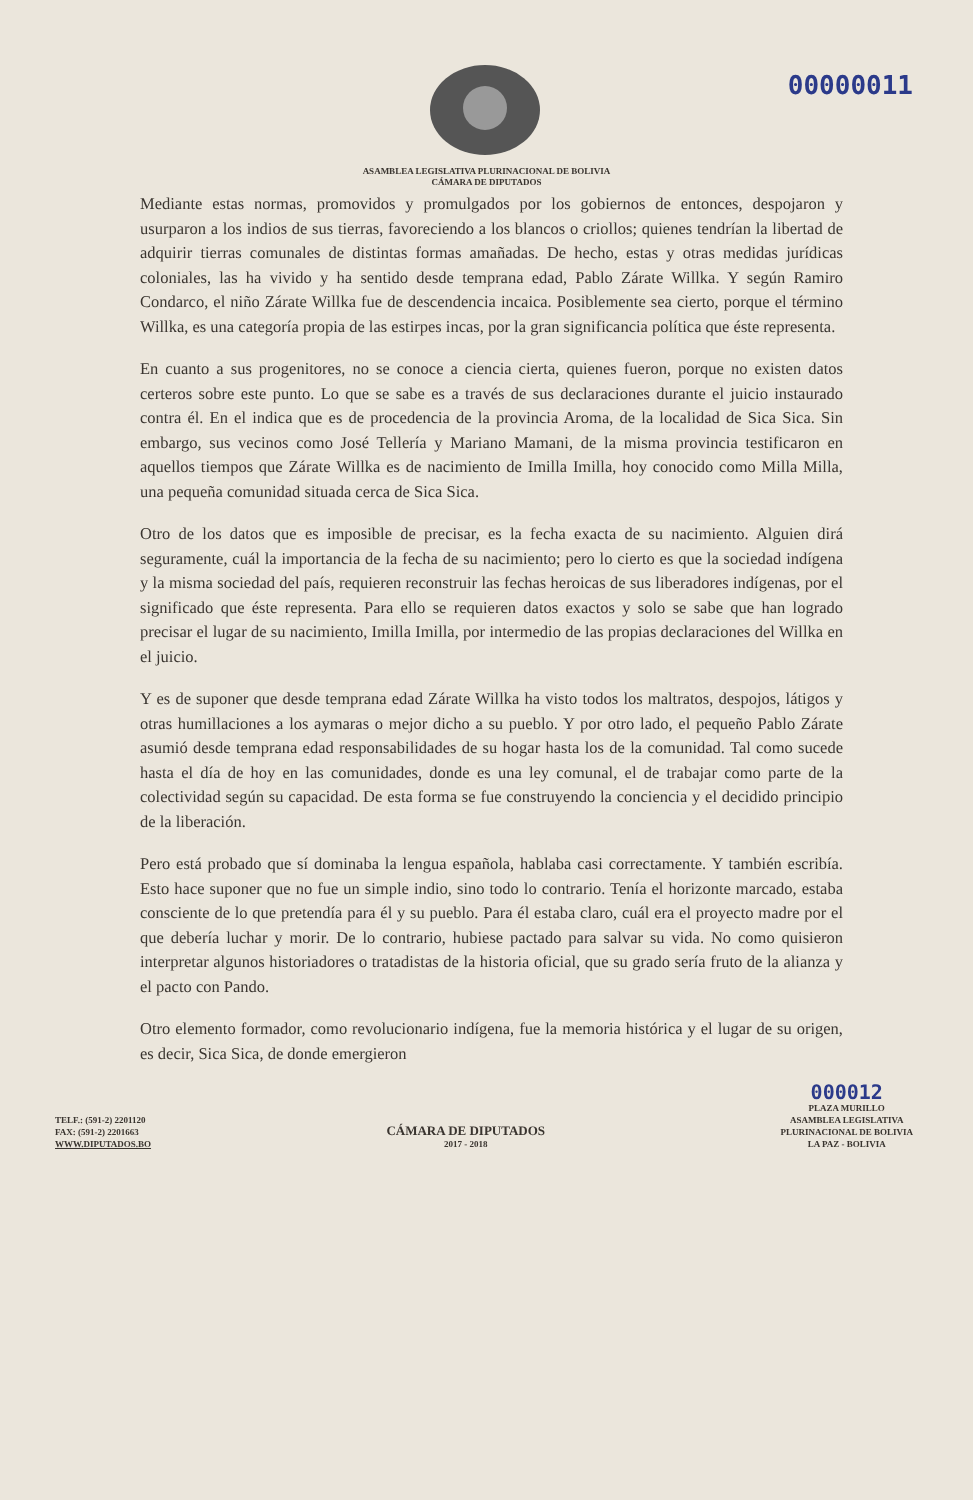00000011
ASAMBLEA LEGISLATIVA PLURINACIONAL DE BOLIVIA
CÁMARA DE DIPUTADOS
Mediante estas normas, promovidos y promulgados por los gobiernos de entonces, despojaron y usurparon a los indios de sus tierras, favoreciendo a los blancos o criollos; quienes tendrían la libertad de adquirir tierras comunales de distintas formas amañadas. De hecho, estas y otras medidas jurídicas coloniales, las ha vivido y ha sentido desde temprana edad, Pablo Zárate Willka. Y según Ramiro Condarco, el niño Zárate Willka fue de descendencia incaica. Posiblemente sea cierto, porque el término Willka, es una categoría propia de las estirpes incas, por la gran significancia política que éste representa.
En cuanto a sus progenitores, no se conoce a ciencia cierta, quienes fueron, porque no existen datos certeros sobre este punto. Lo que se sabe es a través de sus declaraciones durante el juicio instaurado contra él. En el indica que es de procedencia de la provincia Aroma, de la localidad de Sica Sica. Sin embargo, sus vecinos como José Tellería y Mariano Mamani, de la misma provincia testificaron en aquellos tiempos que Zárate Willka es de nacimiento de Imilla Imilla, hoy conocido como Milla Milla, una pequeña comunidad situada cerca de Sica Sica.
Otro de los datos que es imposible de precisar, es la fecha exacta de su nacimiento. Alguien dirá seguramente, cuál la importancia de la fecha de su nacimiento; pero lo cierto es que la sociedad indígena y la misma sociedad del país, requieren reconstruir las fechas heroicas de sus liberadores indígenas, por el significado que éste representa. Para ello se requieren datos exactos y solo se sabe que han logrado precisar el lugar de su nacimiento, Imilla Imilla, por intermedio de las propias declaraciones del Willka en el juicio.
Y es de suponer que desde temprana edad Zárate Willka ha visto todos los maltratos, despojos, látigos y otras humillaciones a los aymaras o mejor dicho a su pueblo. Y por otro lado, el pequeño Pablo Zárate asumió desde temprana edad responsabilidades de su hogar hasta los de la comunidad. Tal como sucede hasta el día de hoy en las comunidades, donde es una ley comunal, el de trabajar como parte de la colectividad según su capacidad. De esta forma se fue construyendo la conciencia y el decidido principio de la liberación.
Pero está probado que sí dominaba la lengua española, hablaba casi correctamente. Y también escribía. Esto hace suponer que no fue un simple indio, sino todo lo contrario. Tenía el horizonte marcado, estaba consciente de lo que pretendía para él y su pueblo. Para él estaba claro, cuál era el proyecto madre por el que debería luchar y morir. De lo contrario, hubiese pactado para salvar su vida. No como quisieron interpretar algunos historiadores o tratadistas de la historia oficial, que su grado sería fruto de la alianza y el pacto con Pando.
Otro elemento formador, como revolucionario indígena, fue la memoria histórica y el lugar de su origen, es decir, Sica Sica, de donde emergieron
TELF.: (591-2) 2201120
FAX: (591-2) 2201663
WWW.DIPUTADOS.BO
CÁMARA DE DIPUTADOS
2017 - 2018
000012
PLAZA MURILLO
ASAMBLEA LEGISLATIVA
PLURINACIONAL DE BOLIVIA
LA PAZ - BOLIVIA